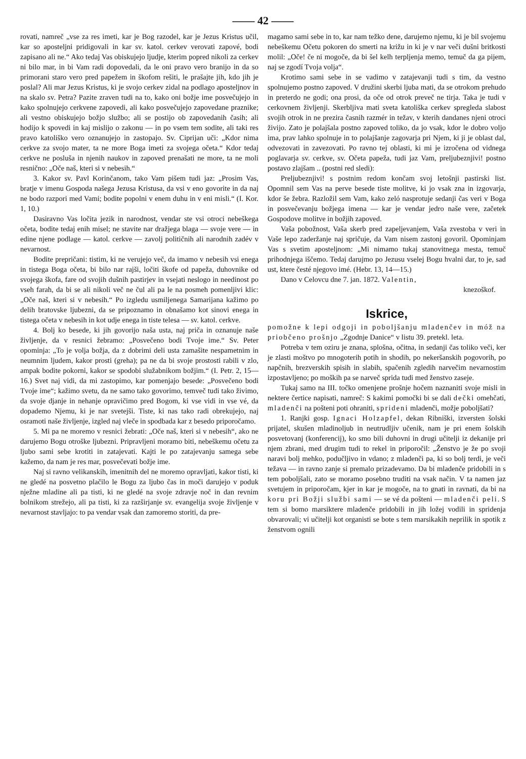—— 42 ——
rovati, namreč „vse za res imeti, kar je Bog razodel, kar je Jezus Kristus učil, kar so aposteljni pridigovali in kar sv. katol. cerkev verovati zapové, bodi zapisano ali ne.“ Ako tedaj Vas obiskujejo ljudje, kterim popred nikoli za cerkev ni bilo mar, in bi Vam radi dopovedali, da le oni pravo vero branijo in da so primorani staro vero pred papežem in škofom rešiti, le prašajte jih, kdo jih je poslal? Ali mar Jezus Kristus, ki je svojo cerkev zidal na podlago aposteljnov in na skalo sv. Petra? Pazite zraven tudi na to, kako oni božje ime posvečujejo in kako spolnujejo cerkvene zapovedi, ali kako posvečujejo zapovedane praznike; ali vestno obiskujejo božjo službo; ali se postijo ob zapovedanih časih; ali hodijo k spovedi in kaj mislijo o zakonu — in po vsem tem sodite, ali taki res pravo katoliško vero oznanujejo in zastopajo. Sv. Ciprijan uči: „Kdor nima cerkve za svojo mater, ta ne more Boga imeti za svojega očeta.“ Kdor tedaj cerkve ne posluša in njenih naukov in zapoved prenašati ne more, ta ne moli resnično: „Oče naš, kteri si v nebesih.“
3. Kakor sv. Pavl Korinčanom, tako Vam pišem tudi jaz: „Prosim Vas, bratje v imenu Gospoda našega Jezusa Kristusa, da vsi v eno govorite in da naj ne bodo razpori med Vami; bodite popolni v enem duhu in v eni misli.“ (I. Kor. 1, 10.)
Dasiravno Vas ločita jezik in narodnost, vendar ste vsi otroci nebeškega očeta, bodite tedaj enih misel; ne stavite nar dražjega blaga — svoje vere — in edine njene podlage — katol. cerkve — zavolj političnih ali narodnih zadév v nevarnost.
Bodite prepričani: tistim, ki ne verujejo več, da imamo v nebesih vsi enega in tistega Boga očeta, bi bilo nar rajši, ločiti škofe od papeža, duhovnike od svojega škofa, fare od svojih dušnih pastirjev in vsejati neslogo in needinost po vseh farah, da bi se ali nikoli več ne čul ali pa le na posmeh pomenljivi klic: „Oče naš, kteri si v nebesih.“ Po izgledu usmiljenega Samarijana kažimo po delih bratovske ljubezni, da se pripoznamo in obnašamo kot sinovi enega in tistega očeta v nebesih in kot udje enega in tiste telesa — sv. katol. cerkve.
4. Bolj ko besede, ki jih govorijo naša usta, naj priča in oznanuje naše življenje, da v resnici žebramo: „Posvečeno bodi Tvoje ime.“ Sv. Peter opominja: „To je volja božja, da z dobrimi deli usta zamašite nespametnim in neumnim ljudem, kakor prosti (greha); pa ne da bi svoje prostosti rabili v zlo, ampak bodite pokorni, kakor se spodobi služabnikom božjim.“ (I. Petr. 2, 15—16.) Svet naj vidi, da mi zastopimo, kar pomenjajo besede: „Posvečeno bodi Tvoje ime“; kažimo svetu, da ne samo tako govorimo, temveč tudi tako živimo, da svoje djanje in nehanje opravičimo pred Bogom, ki vse vidi in vse vé, da dopademo Njemu, ki je nar svetejši. Tiste, ki nas tako radi obrekujejo, naj osramoti naše življenje, izgled naj vleče in spodbada kar z besedo priporočamo.
5. Mi pa ne moremo v resnici žebrati: „Oče naš, kteri si v nebesih“, ako ne darujemo Bogu otroške ljubezni. Pripravljeni moramo biti, nebeškemu očetu za ljubo sami sebe krotiti in zatajevati. Kajti le po zatajevanju samega sebe kažemo, da nam je res mar, posvečevati božje ime.
Naj si ravno velikanskih, imenitnih del ne moremo opravljati, kakor tisti, ki ne gledé na posvetno plačilo le Bogu za ljubo čas in moči darujejo v poduk nježne mladine ali pa tisti, ki ne gledé na svoje zdravje noč in dan revnim bolnikom strežejo, ali pa tisti, ki za razširjanje sv. evangelija svoje življenje v nevarnost stavljajo: to pa vendar vsak dan zamoremo storiti, da pre-
magamo sami sebe in to, kar nam težko dene, darujemo njemu, ki je bil svojemu nebeškemu Očetu pokoren do smerti na križu in ki je v nar veči dušni britkosti molil: „Oče! če ni mogoče, da bi šel kelh terpljenja memo, temuč da ga pijem, naj se zgodí Tvoja volja“.
Krotimo sami sebe in se vadimo v zatajevanji tudi s tim, da vestno spolnujemo postno zapoved. V družini skerbi ljuba mati, da se otrokom prehudo in preterdo ne godi; ona prosi, da oče od otrok preveč ne tirja. Taka je tudi v cerkovnem življenji. Skerbljiva mati sveta katoliška cerkev spregleda slabost svojih otrok in ne prezira časnih razmér in težav, v kterih dandanes njeni otroci živijo. Zato je polajšala postno zapoved toliko, da jo vsak, kdor le dobro voljo ima, prav lahko spolnuje in to polajšanje zagovarja pri Njem, ki ji je oblast dal, odvezovati in zavezovati. Po ravno tej oblasti, ki mi je izročena od vidnega poglavarja sv. cerkve, sv. Očeta papeža, tudi jaz Vam, preljubeznjivi! postno postavo zlajšam .. (postni red sledi):
Preljubeznjivi! s postnim redom končam svoj letošnji pastirski list. Opomnil sem Vas na perve besede tiste molitve, ki jo vsak zna in izgovarja, kdor še žebra. Razložil sem Vam, kako zeló nasprotuje sedanji čas veri v Boga in posvečevanju božjega imena — kar je vendar jedro naše vere, začetek Gospodove molitve in božjih zapoved.
Vaša pobožnost, Vaša skerb pred zapeljevanjem, Vaša zvestoba v veri in Vaše lepo zaderžanje naj spričuje, da Vam nisem zastonj govoril. Opominjam Vas s svetim aposteljnom: „Mi nimamo tukaj stanovitnega mesta, temuč prihodnjega iščemo. Tedaj darujmo po Jezusu vselej Bogu hvalni dar, to je, sad ust, ktere česté njegovo imé. (Hebr. 13, 14—15.)
Dano v Celovcu dne 7. jan. 1872. Valentin,
knezoškof.
Iskrice,
pomožne k lepi odgoji in poboljšanju mladenčev in móž na priobčeno prošnjo „Zgodnje Danice“ v listu 39. pretekl. leta.
Potreba v tem oziru je znana, splošna, očitna, in sedanji čas toliko veči, ker je zlasti moštvo po mnogoterih potih in shodih, po nekeršanskih pogovorih, po napčnih, brezverskih spisih in slabih, spačenih zgledih narvečim nevarnostim izpostavljeno; po moških pa se narveč sprida tudi med ženstvo zaseje.
Tukaj samo na III. točko omenjene prošnje hočem naznaniti svoje misli in nektere čertice napisati, namreč: S kakimi pomočki bi se dali dečki omehčati, mladenči na pošteni poti ohraniti, sprideni mladenči, možje poboljšati?
1. Ranjki gosp. Ignaci Holzapfel, dekan Ribniški, izversten šolski prijatel, skušen mladinoljub in neutrudljiv učenik, nam je pri enem šolskih posvetovanj (konferencij), ko smo bili duhovni in drugi učitelji iz dekanije pri njem zbrani, med drugim tudi to rekel in priporočil: „Ženstvo je že po svoji naravi bolj mehko, podučljivo in vdano; z mladenči pa, ki so bolj terdi, je veči težava — in ravno zanje si premalo prizadevamo. Da bi mladenče pridobili in s tem poboljšali, zato se moramo posebno truditi na vsak način. V ta namen jaz svetujem in priporočam, kjer in kar je mogoče, na to gnati in ravnati, da bi na koru pri Božji službi sami — se vé da pošteni — mladenči peli. S tem si bomo marsiktere mladenče pridobili in jih ložej vodili in spridenja obvarovali; vi učitelji kot organisti se bote s tem marsikakih neprilik in spotik z ženstvom ognili